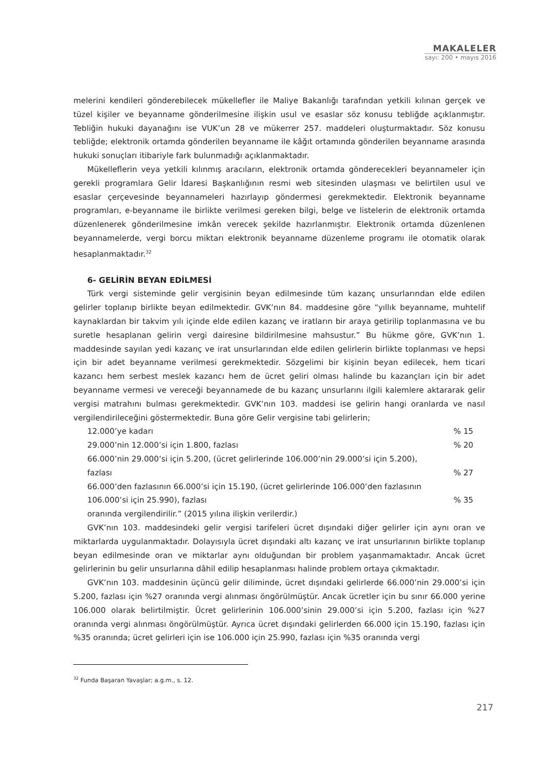MAKALELER
sayı: 200 • mayıs 2016
melerini kendileri gönderebilecek mükellefler ile Maliye Bakanlığı tarafından yetkili kılınan gerçek ve tüzel kişiler ve beyanname gönderilmesine ilişkin usul ve esaslar söz konusu tebliğde açıklanmıştır. Tebliğin hukuki dayanağını ise VUK’un 28 ve mükerrer 257. maddeleri oluşturmaktadır. Söz konusu tebliğde; elektronik ortamda gönderilen beyanname ile kâğıt ortamında gönderilen beyanname arasında hukuki sonuçları itibariyle fark bulunmadığı açıklanmaktadır.
Mükelleflerin veya yetkili kılınmış aracıların, elektronik ortamda gönderecekleri beyannameler için gerekli programlara Gelir İdaresi Başkanlığının resmi web sitesinden ulaşması ve belirtilen usul ve esaslar çerçevesinde beyannameleri hazırlayıp göndermesi gerekmektedir. Elektronik beyanname programları, e-beyanname ile birlikte verilmesi gereken bilgi, belge ve listelerin de elektronik ortamda düzenlenerek gönderilmesine imkân verecek şekilde hazırlanmıştır. Elektronik ortamda düzenlenen beyannamelerde, vergi borcu miktarı elektronik beyanname düzenleme programı ile otomatik olarak hesaplanmaktadır.<sup>32</sup>
6- GELİRİN BEYAN EDİLMESİ
Türk vergi sisteminde gelir vergisinin beyan edilmesinde tüm kazanç unsurlarından elde edilen gelirler toplanıp birlikte beyan edilmektedir. GVK’nın 84. maddesine göre “yıllık beyanname, muhtelif kaynaklardan bir takvim yılı içinde elde edilen kazanç ve iratların bir araya getirilip toplanmasına ve bu suretle hesaplanan gelirin vergi dairesine bildirilmesine mahsustur.” Bu hükme göre, GVK’nın 1. maddesinde sayılan yedi kazanç ve irat unsurlarından elde edilen gelirlerin birlikte toplanması ve hepsi için bir adet beyanname verilmesi gerekmektedir. Sözgelimi bir kişinin beyan edilecek, hem ticari kazancı hem serbest meslek kazancı hem de ücret geliri olması halinde bu kazançları için bir adet beyanname vermesi ve vereceği beyannamede de bu kazanç unsurlarını ilgili kalemlere aktararak gelir vergisi matrahını bulması gerekmektedir. GVK’nın 103. maddesi ise gelirin hangi oranlarda ve nasıl vergilendirileceğini göstermektedir. Buna göre Gelir vergisine tabi gelirlerin;
| 12.000’ye kadarı | % 15 |
| 29.000’nin 12.000’si için 1.800, fazlası | % 20 |
| 66.000’nin 29.000’si için 5.200, (ücret gelirlerinde 106.000’nin 29.000’si için 5.200), fazlası | % 27 |
| 66.000’den fazlasının 66.000’si için 15.190, (ücret gelirlerinde 106.000’den fazlasının 106.000’si için 25.990), fazlası | % 35 |
| oranında vergilendirilir.” (2015 yılına ilişkin verilerdir.) | |
GVK’nın 103. maddesindeki gelir vergisi tarifeleri ücret dışındaki diğer gelirler için aynı oran ve miktarlarda uygulanmaktadır. Dolayısıyla ücret dışındaki altı kazanç ve irat unsurlarının birlikte toplanıp beyan edilmesinde oran ve miktarlar aynı olduğundan bir problem yaşanmamaktadır. Ancak ücret gelirlerinin bu gelir unsurlarına dâhil edilip hesaplanması halinde problem ortaya çıkmaktadır.
GVK’nın 103. maddesinin üçüncü gelir diliminde, ücret dışındaki gelirlerde 66.000’nin 29.000’si için 5.200, fazlası için %27 oranında vergi alınması öngörülmüştür. Ancak ücretler için bu sınır 66.000 yerine 106.000 olarak belirtilmiştir. Ücret gelirlerinin 106.000’sinin 29.000’si için 5.200, fazlası için %27 oranında vergi alınması öngörülmüştür. Ayrıca ücret dışındaki gelirlerden 66.000 için 15.190, fazlası için %35 oranında; ücret gelirleri için ise 106.000 için 25.990, fazlası için %35 oranında vergi
<sup>32</sup> Funda Başaran Yavaşlar; a.g.m., s. 12.
217